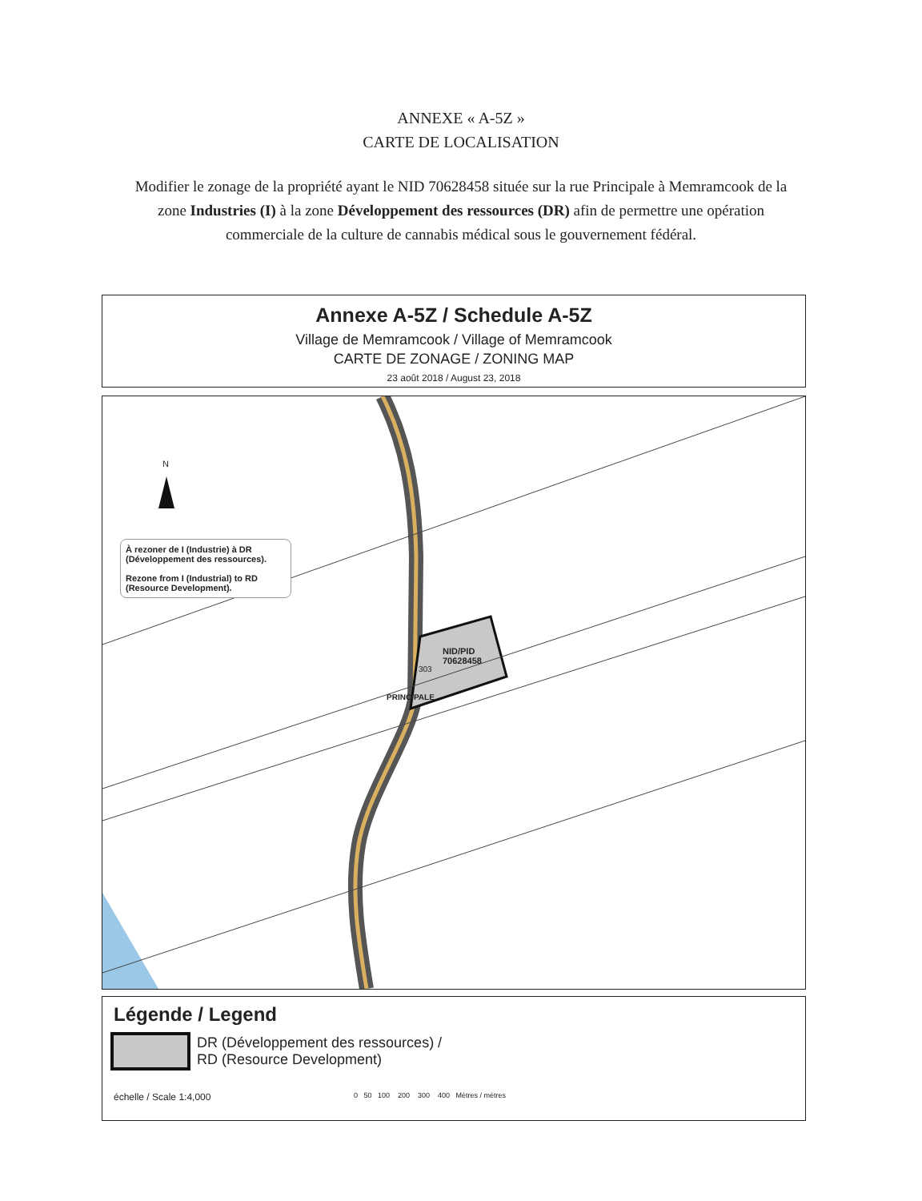ANNEXE « A-5Z »
CARTE DE LOCALISATION
Modifier le zonage de la propriété ayant le NID 70628458 située sur la rue Principale à Memramcook de la zone Industries (I) à la zone Développement des ressources (DR) afin de permettre une opération commerciale de la culture de cannabis médical sous le gouvernement fédéral.
Annexe A-5Z / Schedule A-5Z
Village de Memramcook / Village of Memramcook
CARTE DE ZONAGE / ZONING MAP
23 août 2018 / August 23, 2018
N
À rezoner de I (Industrie) à DR (Développement des ressources).
Rezone from I (Industrial) to RD (Resource Development).
NID/PID
70628458
303
PRINCIPALE
Légende / Legend
DR (Développement des ressources) /
RD (Resource Development)
échelle / Scale 1:4,000 0 50 100 200 300 400 Mètres / mètres